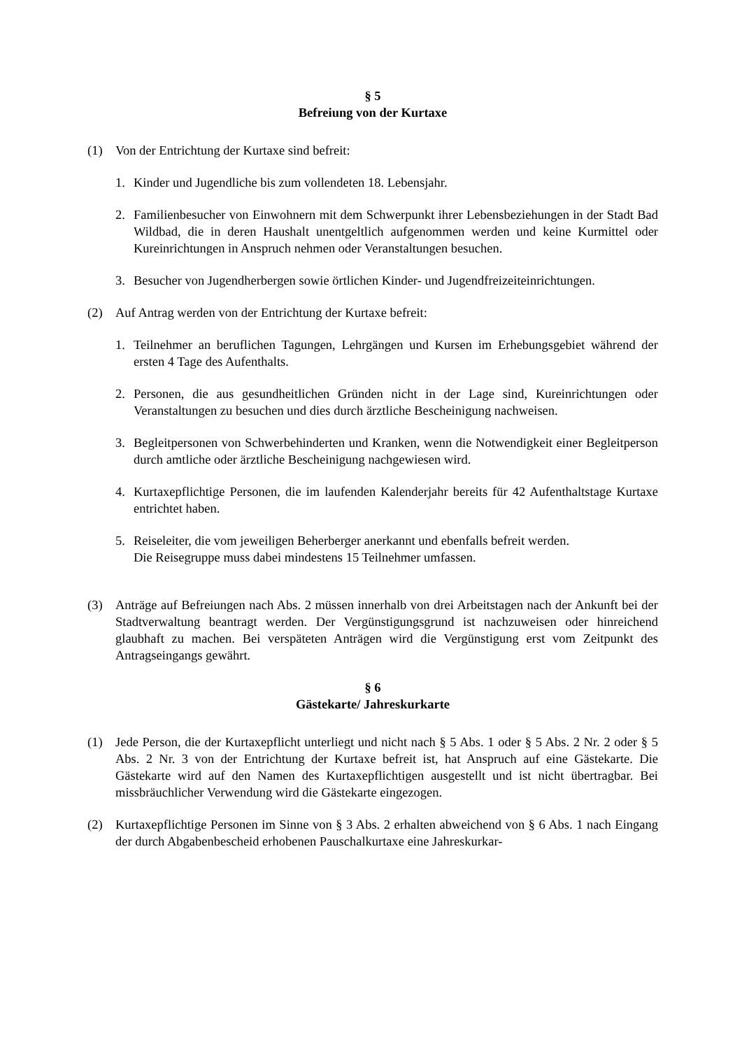§ 5
Befreiung von der Kurtaxe
(1) Von der Entrichtung der Kurtaxe sind befreit:
1. Kinder und Jugendliche bis zum vollendeten 18. Lebensjahr.
2. Familienbesucher von Einwohnern mit dem Schwerpunkt ihrer Lebensbeziehungen in der Stadt Bad Wildbad, die in deren Haushalt unentgeltlich aufgenommen werden und keine Kurmittel oder Kureinrichtungen in Anspruch nehmen oder Veranstaltungen besuchen.
3. Besucher von Jugendherbergen sowie örtlichen Kinder- und Jugendfreizeiteinrichtungen.
(2) Auf Antrag werden von der Entrichtung der Kurtaxe befreit:
1. Teilnehmer an beruflichen Tagungen, Lehrgängen und Kursen im Erhebungsgebiet während der ersten 4 Tage des Aufenthalts.
2. Personen, die aus gesundheitlichen Gründen nicht in der Lage sind, Kureinrichtungen oder Veranstaltungen zu besuchen und dies durch ärztliche Bescheinigung nachweisen.
3. Begleitpersonen von Schwerbehinderten und Kranken, wenn die Notwendigkeit einer Begleitperson durch amtliche oder ärztliche Bescheinigung nachgewiesen wird.
4. Kurtaxepflichtige Personen, die im laufenden Kalenderjahr bereits für 42 Aufenthaltstage Kurtaxe entrichtet haben.
5. Reiseleiter, die vom jeweiligen Beherberger anerkannt und ebenfalls befreit werden.
Die Reisegruppe muss dabei mindestens 15 Teilnehmer umfassen.
(3) Anträge auf Befreiungen nach Abs. 2 müssen innerhalb von drei Arbeitstagen nach der Ankunft bei der Stadtverwaltung beantragt werden. Der Vergünstigungsgrund ist nachzuweisen oder hinreichend glaubhaft zu machen. Bei verspäteten Anträgen wird die Vergünstigung erst vom Zeitpunkt des Antragseingangs gewährt.
§ 6
Gästekarte/ Jahreskurkarte
(1) Jede Person, die der Kurtaxepflicht unterliegt und nicht nach § 5 Abs. 1 oder § 5 Abs. 2 Nr. 2 oder § 5 Abs. 2 Nr. 3 von der Entrichtung der Kurtaxe befreit ist, hat Anspruch auf eine Gästekarte. Die Gästekarte wird auf den Namen des Kurtaxepflichtigen ausgestellt und ist nicht übertragbar. Bei missbräuchlicher Verwendung wird die Gästekarte eingezogen.
(2) Kurtaxepflichtige Personen im Sinne von § 3 Abs. 2 erhalten abweichend von § 6 Abs. 1 nach Eingang der durch Abgabenbescheid erhobenen Pauschalkurtaxe eine Jahreskurkar-